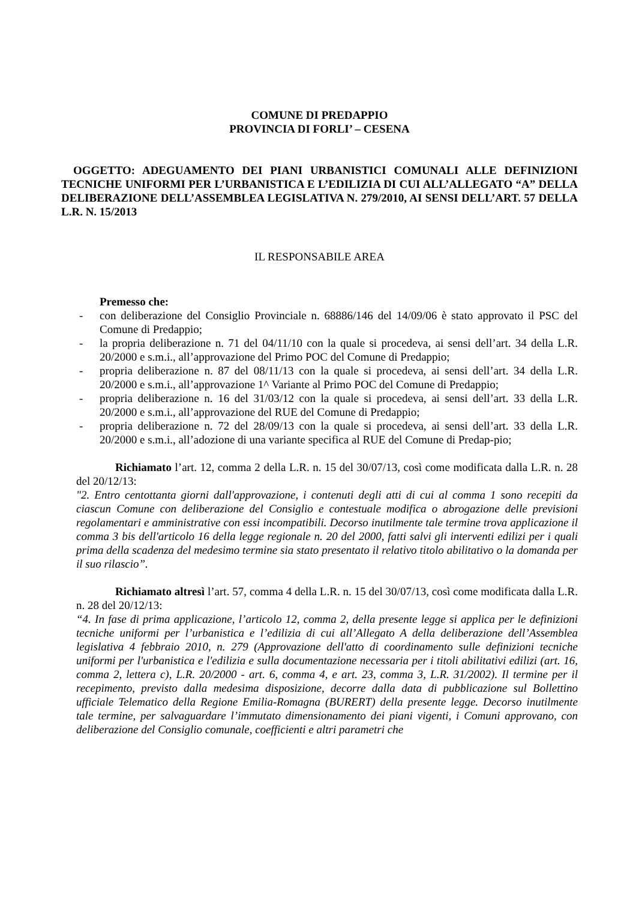COMUNE DI PREDAPPIO
PROVINCIA DI FORLI’ – CESENA
OGGETTO: ADEGUAMENTO DEI PIANI URBANISTICI COMUNALI ALLE DEFINIZIONI TECNICHE UNIFORMI PER L’URBANISTICA E L’EDILIZIA DI CUI ALL’ALLEGATO “A” DELLA DELIBERAZIONE DELL’ASSEMBLEA LEGISLATIVA N. 279/2010, AI SENSI DELL’ART. 57 DELLA L.R. N. 15/2013
IL RESPONSABILE AREA
Premesso che:
- con deliberazione del Consiglio Provinciale n. 68886/146 del 14/09/06 è stato approvato il PSC del Comune di Predappio;
- la propria deliberazione n. 71 del 04/11/10 con la quale si procedeva, ai sensi dell’art. 34 della L.R. 20/2000 e s.m.i., all’approvazione del Primo POC del Comune di Predappio;
- propria deliberazione n. 87 del 08/11/13 con la quale si procedeva, ai sensi dell’art. 34 della L.R. 20/2000 e s.m.i., all’approvazione 1^ Variante al Primo POC del Comune di Predappio;
- propria deliberazione n. 16 del 31/03/12 con la quale si procedeva, ai sensi dell’art. 33 della L.R. 20/2000 e s.m.i., all’approvazione del RUE del Comune di Predappio;
- propria deliberazione n. 72 del 28/09/13 con la quale si procedeva, ai sensi dell’art. 33 della L.R. 20/2000 e s.m.i., all’adozione di una variante specifica al RUE del Comune di Predap-pio;
Richiamato l’art. 12, comma 2 della L.R. n. 15 del 30/07/13, così come modificata dalla L.R. n. 28 del 20/12/13:
"2. Entro centottanta giorni dall'approvazione, i contenuti degli atti di cui al comma 1 sono recepiti da ciascun Comune con deliberazione del Consiglio e contestuale modifica o abrogazione delle previsioni regolamentari e amministrative con essi incompatibili. Decorso inutilmente tale termine trova applicazione il comma 3 bis dell'articolo 16 della legge regionale n. 20 del 2000, fatti salvi gli interventi edilizi per i quali prima della scadenza del medesimo termine sia stato presentato il relativo titolo abilitativo o la domanda per il suo rilascio”.
Richiamato altresì l’art. 57, comma 4 della L.R. n. 15 del 30/07/13, così come modificata dalla L.R. n. 28 del 20/12/13:
“4. In fase di prima applicazione, l’articolo 12, comma 2, della presente legge si applica per le definizioni tecniche uniformi per l’urbanistica e l’edilizia di cui all’Allegato A della deliberazione dell’Assemblea legislativa 4 febbraio 2010, n. 279 (Approvazione dell'atto di coordinamento sulle definizioni tecniche uniformi per l'urbanistica e l'edilizia e sulla documentazione necessaria per i titoli abilitativi edilizi (art. 16, comma 2, lettera c), L.R. 20/2000 - art. 6, comma 4, e art. 23, comma 3, L.R. 31/2002). Il termine per il recepimento, previsto dalla medesima disposizione, decorre dalla data di pubblicazione sul Bollettino ufficiale Telematico della Regione Emilia-Romagna (BURERT) della presente legge. Decorso inutilmente tale termine, per salvaguardare l’immutato dimensionamento dei piani vigenti, i Comuni approvano, con deliberazione del Consiglio comunale, coefficienti e altri parametri che